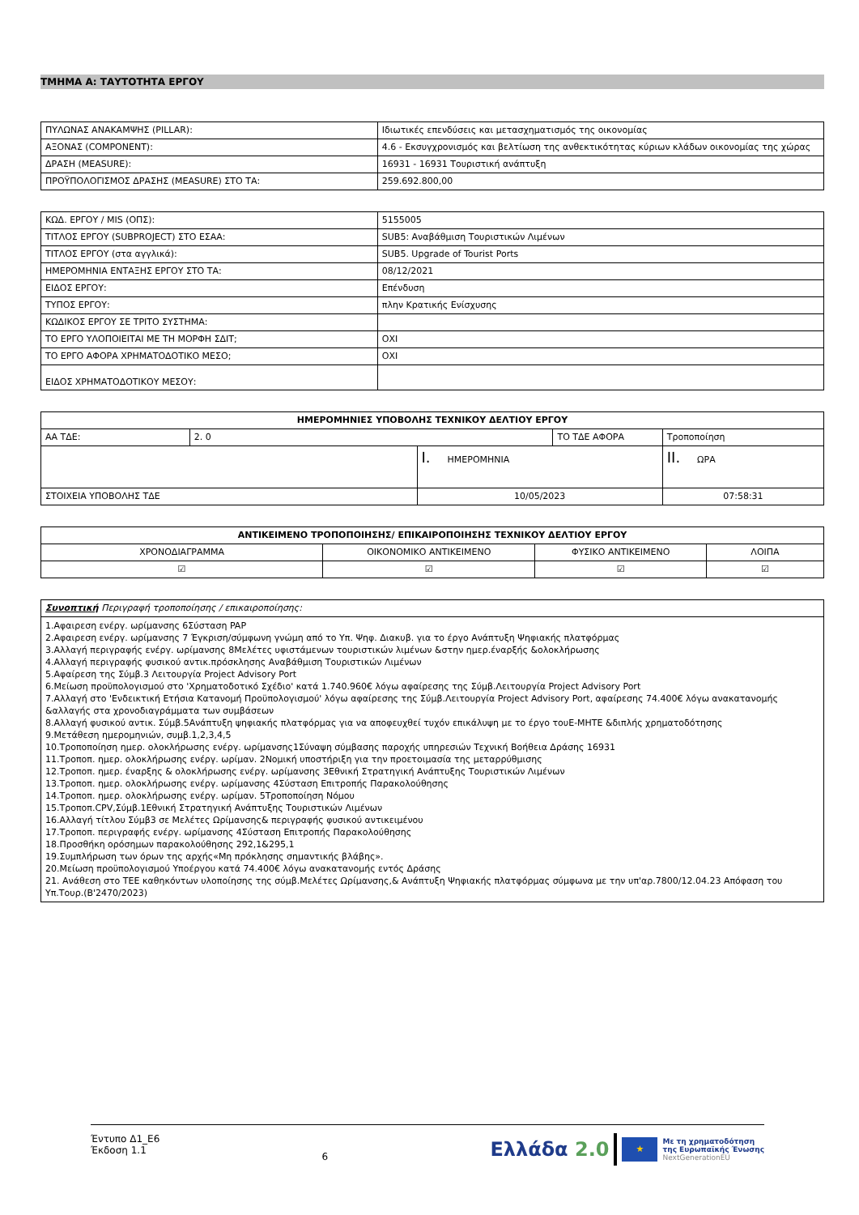ΤΜΗΜΑ Α: ΤΑΥΤΟΤΗΤΑ ΕΡΓΟΥ
| ΠΥΛΩΝΑΣ ΑΝΑΚΑΜΨΗΣ (PILLAR): | Ιδιωτικές επενδύσεις και μετασχηματισμός της οικονομίας |
| ΑΞΟΝΑΣ (COMPONENT): | 4.6 - Εκσυγχρονισμός και βελτίωση της ανθεκτικότητας κύριων κλάδων οικονομίας της χώρας |
| ΔΡΑΣΗ (MEASURE): | 16931 - 16931 Τουριστική ανάπτυξη |
| ΠΡΟΫΠΟΛΟΓΙΣΜΟΣ ΔΡΑΣΗΣ (MEASURE) ΣΤΟ ΤΑ: | 259.692.800,00 |
| ΚΩΔ. ΕΡΓΟΥ / MIS (ΟΠΣ): | 5155005 |
| ΤΙΤΛΟΣ ΕΡΓΟΥ (SUBPROJECT) ΣΤΟ ΕΣΑΑ: | SUB5: Αναβάθμιση Τουριστικών Λιμένων |
| ΤΙΤΛΟΣ ΕΡΓΟΥ (στα αγγλικά): | SUB5. Upgrade of Tourist Ports |
| ΗΜΕΡΟΜΗΝΙΑ ΕΝΤΑΞΗΣ ΕΡΓΟΥ ΣΤΟ ΤΑ: | 08/12/2021 |
| ΕΙΔΟΣ ΕΡΓΟΥ: | Επένδυση |
| ΤΥΠΟΣ ΕΡΓΟΥ: | πλην Κρατικής Ενίσχυσης |
| ΚΩΔΙΚΟΣ ΕΡΓΟΥ ΣΕ ΤΡΙΤΟ ΣΥΣΤΗΜΑ: | |
| ΤΟ ΕΡΓΟ ΥΛΟΠΟΙΕΙΤΑΙ ΜΕ ΤΗ ΜΟΡΦΗ ΣΔΙΤ; | ΟΧΙ |
| ΤΟ ΕΡΓΟ ΑΦΟΡΑ ΧΡΗΜΑΤΟΔΟΤΙΚΟ ΜΕΣΟ; | ΟΧΙ |
| ΕΙΔΟΣ ΧΡΗΜΑΤΟΔΟΤΙΚΟΥ ΜΕΣΟΥ: | |
| ΗΜΕΡΟΜΗΝΙΕΣ ΥΠΟΒΟΛΗΣ ΤΕΧΝΙΚΟΥ ΔΕΛΤΙΟΥ ΕΡΓΟΥ | | | | |
| --- | --- | --- | --- | --- |
| ΑΑ ΤΔΕ: | 2. 0 | | ΤΟ ΤΔΕ ΑΦΟΡΑ | Τροποποίηση |
| | | I. ΗΜΕΡΟΜΗΝΙΑ | | II. ΩΡΑ |
| ΣΤΟΙΧΕΙΑ ΥΠΟΒΟΛΗΣ ΤΔΕ | | 10/05/2023 | | 07:58:31 |
| ΑΝΤΙΚΕΙΜΕΝΟ ΤΡΟΠΟΠΟΙΗΣΗΣ/ ΕΠΙΚΑΙΡΟΠΟΙΗΣΗΣ ΤΕΧΝΙΚΟΥ ΔΕΛΤΙΟΥ ΕΡΓΟΥ | | | |
| --- | --- | --- | --- |
| ΧΡΟΝΟΔΙΑΓΡΑΜΜΑ | ΟΙΚΟΝΟΜΙΚΟ ΑΝΤΙΚΕΙΜΕΝΟ | ΦΥΣΙΚΟ ΑΝΤΙΚΕΙΜΕΝΟ | ΛΟΙΠΑ |
| ☑ | ☑ | ☑ | ☑ |
| Συνοπτική Περιγραφή τροποποίησης / επικαιροποίησης: |
| 1.Αφαιρεση ενέργ. ωρίμανσης 6Σύσταση PAP 2.Αφαιρεση ενέργ. ωρίμανσης 7 Έγκριση/σύμφωνη γνώμη από το Υπ. Ψηφ. Διακυβ. για το έργο Ανάπτυξη Ψηφιακής πλατφόρμας 3.Αλλαγή περιγραφής ενέργ. ωρίμανσης 8Μελέτες υφιστάμενων τουριστικών λιμένων &στην ημερ.έναρξής &ολοκλήρωσης 4.Αλλαγή περιγραφής φυσικού αντικ.πρόσκλησης Αναβάθμιση Τουριστικών Λιμένων 5.Αφαίρεση της Σύμβ.3 Λειτουργία Project Advisory Port 6.Μείωση προϋπολογισμού στο 'Χρηματοδοτικό Σχέδιο' κατά 1.740.960€ λόγω αφαίρεσης της Σύμβ.Λειτουργία Project Advisory Port 7.Αλλαγή στο 'Ενδεικτική Ετήσια Κατανομή Προϋπολογισμού' λόγω αφαίρεσης της Σύμβ.Λειτουργία Project Advisory Port, αφαίρεσης 74.400€ λόγω ανακατανομής &αλλαγής στα χρονοδιαγράμματα των συμβάσεων 8.Αλλαγή φυσικού αντικ. Σύμβ.5Ανάπτυξη ψηφιακής πλατφόρμας για να αποφευχθεί τυχόν επικάλυψη με το έργο τουΕ-ΜΗΤΕ &διπλής χρηματοδότησης 9.Μετάθεση ημερομηνιών, συμβ.1,2,3,4,5 10.Τροποποίηση ημερ. ολοκλήρωσης ενέργ. ωρίμανσης1Σύναψη σύμβασης παροχής υπηρεσιών Τεχνική Βοήθεια Δράσης 16931 11.Τροποπ. ημερ. ολοκλήρωσης ενέργ. ωρίμαν. 2Νομική υποστήριξη για την προετοιμασία της μεταρρύθμισης 12.Τροποπ. ημερ. έναρξης & ολοκλήρωσης ενέργ. ωρίμανσης 3Εθνική Στρατηγική Ανάπτυξης Τουριστικών Λιμένων 13.Τροποπ. ημερ. ολοκλήρωσης ενέργ. ωρίμανσης 4Σύσταση Επιτροπής Παρακολούθησης 14.Τροποπ. ημερ. ολοκλήρωσης ενέργ. ωρίμαν. 5Τροποποίηση Νόμου 15.Τροποπ.CPV,Σύμβ.1Εθνική Στρατηγική Ανάπτυξης Τουριστικών Λιμένων 16.Αλλαγή τίτλου Σύμβ3 σε Μελέτες Ωρίμανσης& περιγραφής φυσικού αντικειμένου 17.Τροποπ. περιγραφής ενέργ. ωρίμανσης 4Σύσταση Επιτροπής Παρακολούθησης 18.Προσθήκη ορόσημων παρακολούθησης 292,1&295,1 19.Συμπλήρωση των όρων της αρχής«Μη πρόκλησης σημαντικής βλάβης». 20.Μείωση προϋπολογισμού Υποέργου κατά 74.400€ λόγω ανακατανομής εντός Δράσης 21. Ανάθεση στο ΤΕΕ καθηκόντων υλοποίησης της σύμβ.Μελέτες Ωρίμανσης,& Ανάπτυξη Ψηφιακής πλατφόρμας σύμφωνα με την υπ'αρ.7800/12.04.23 Απόφαση του Υπ.Τουρ.(Β'2470/2023) |
Έντυπο Δ1_Ε6
Έκδοση 1.1
6
Ελλάδα 2.0 ★ Με τη χρηματοδότηση
της Ευρωπαϊκής Ένωσης
NextGenerationEU